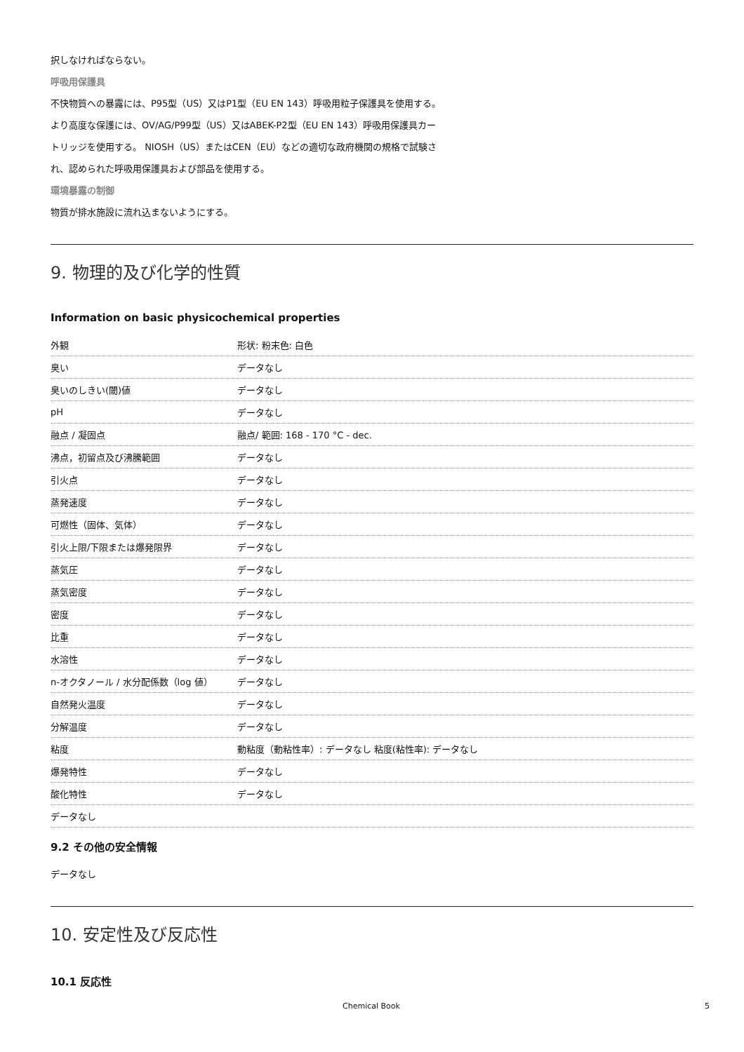択しなければならない。
呼吸用保護具
不快物質への暴露には、P95型（US）又はP1型（EU EN 143）呼吸用粒子保護具を使用する。
より高度な保護には、OV/AG/P99型（US）又はABEK-P2型（EU EN 143）呼吸用保護具カー
トリッジを使用する。 NIOSH（US）またはCEN（EU）などの適切な政府機関の規格で試験さ
れ、認められた呼吸用保護具および部品を使用する。
環境暴露の制御
物質が排水施設に流れ込まないようにする。
9. 物理的及び化学的性質
Information on basic physicochemical properties
| 外観 | 形状: 粉末色: 白色 |
| 臭い | データなし |
| 臭いのしきい(閾)値 | データなし |
| pH | データなし |
| 融点 / 凝固点 | 融点/ 範囲: 168 - 170 °C - dec. |
| 沸点，初留点及び沸騰範囲 | データなし |
| 引火点 | データなし |
| 蒸発速度 | データなし |
| 可燃性（固体、気体） | データなし |
| 引火上限/下限または爆発限界 | データなし |
| 蒸気圧 | データなし |
| 蒸気密度 | データなし |
| 密度 | データなし |
| 比重 | データなし |
| 水溶性 | データなし |
| n-オクタノール / 水分配係数（log 値） | データなし |
| 自然発火温度 | データなし |
| 分解温度 | データなし |
| 粘度 | 動粘度（動粘性率）: データなし 粘度(粘性率): データなし |
| 爆発特性 | データなし |
| 酸化特性 | データなし |
| データなし | |
9.2 その他の安全情報
データなし
10. 安定性及び反応性
10.1 反応性
Chemical Book 5